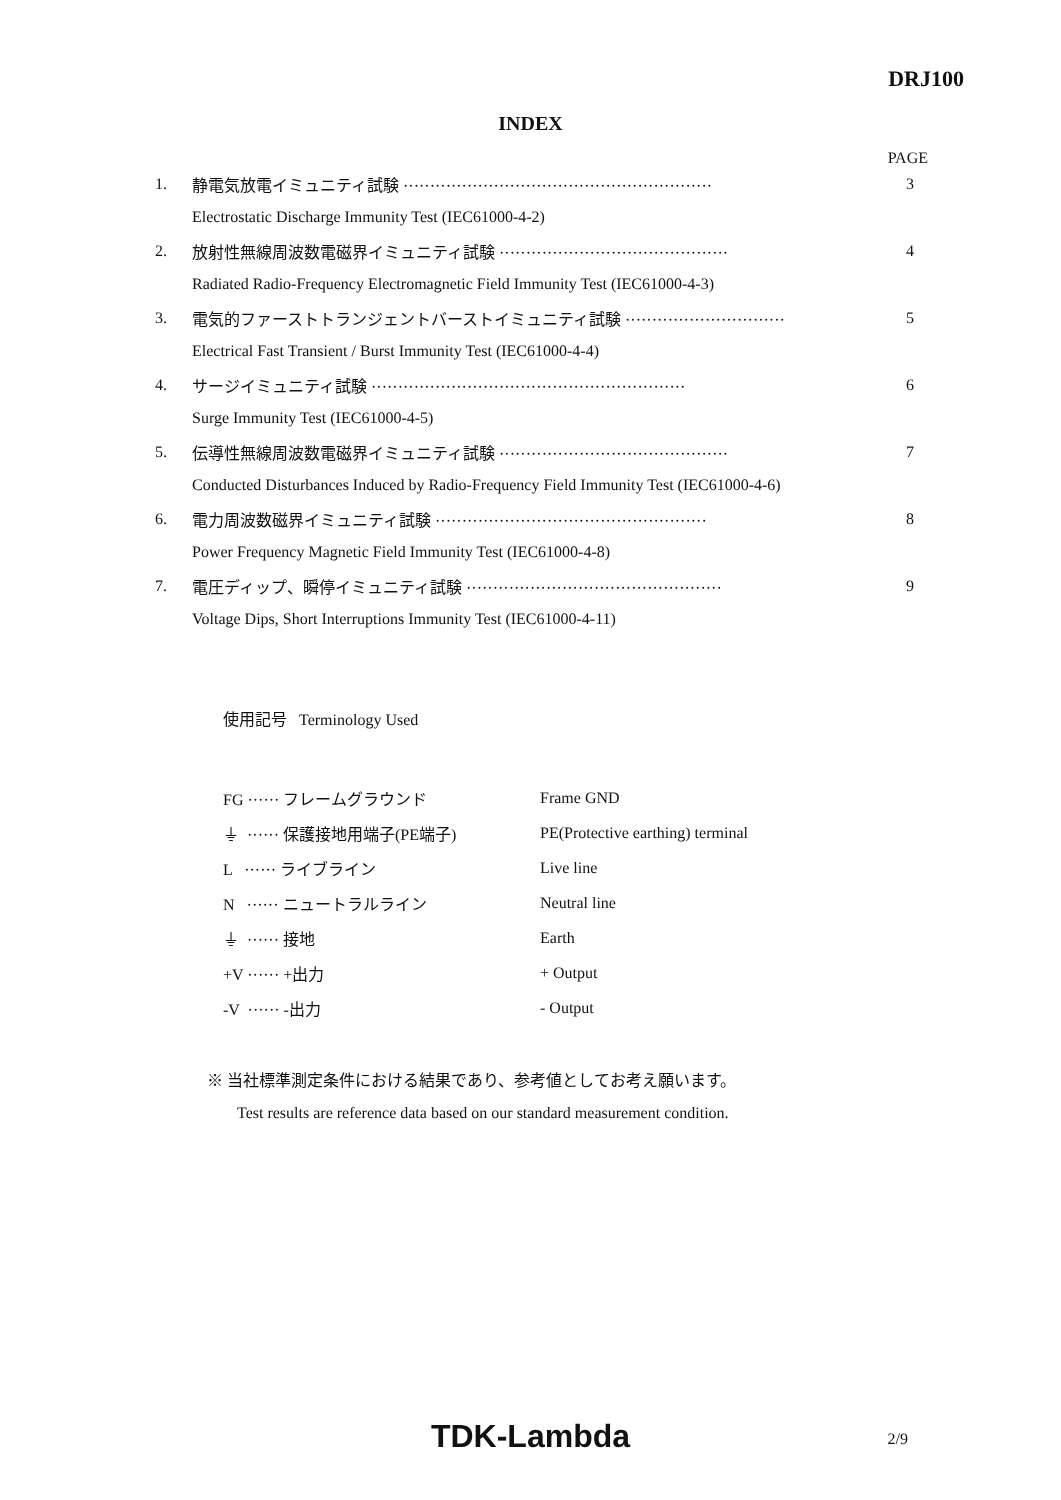DRJ100
INDEX
PAGE
| 1. | 静電気放電イミュニティ試験 ·························································· | 3 |
| | Electrostatic Discharge Immunity Test (IEC61000-4-2) | |
| 2. | 放射性無線周波数電磁界イミュニティ試験 ··········································· | 4 |
| | Radiated Radio-Frequency Electromagnetic Field Immunity Test (IEC61000-4-3) | |
| 3. | 電気的ファーストトランジェントバーストイミュニティ試験 ······························ | 5 |
| | Electrical Fast Transient / Burst Immunity Test (IEC61000-4-4) | |
| 4. | サージイミュニティ試験 ··························································· | 6 |
| | Surge Immunity Test (IEC61000-4-5) | |
| 5. | 伝導性無線周波数電磁界イミュニティ試験 ··········································· | 7 |
| | Conducted Disturbances Induced by Radio-Frequency Field Immunity Test (IEC61000-4-6) | |
| 6. | 電力周波数磁界イミュニティ試験 ··················································· | 8 |
| | Power Frequency Magnetic Field Immunity Test (IEC61000-4-8) | |
| 7. | 電圧ディップ、瞬停イミュニティ試験 ················································ | 9 |
| | Voltage Dips, Short Interruptions Immunity Test (IEC61000-4-11) | |
使用記号 Terminology Used
| FG ······ フレームグラウンド | Frame GND |
| ⏚ ······ 保護接地用端子(PE端子) | PE(Protective earthing) terminal |
| L ······ ライブライン | Live line |
| N ······ ニュートラルライン | Neutral line |
| ⏚ ······ 接地 | Earth |
| +V ······ +出力 | + Output |
| -V ······ -出力 | - Output |
※ 当社標準測定条件における結果であり、参考値としてお考え願います。
Test results are reference data based on our standard measurement condition.
TDK-Lambda
2/9